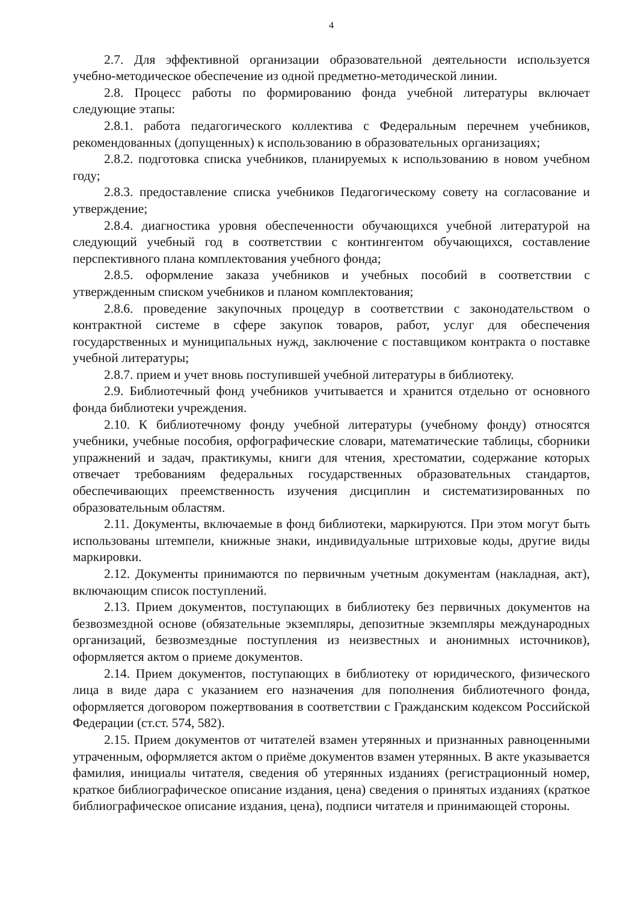4
2.7. Для эффективной организации образовательной деятельности используется учебно-методическое обеспечение из одной предметно-методической линии.
2.8. Процесс работы по формированию фонда учебной литературы включает следующие этапы:
2.8.1. работа педагогического коллектива с Федеральным перечнем учебников, рекомендованных (допущенных) к использованию в образовательных организациях;
2.8.2. подготовка списка учебников, планируемых к использованию в новом учебном году;
2.8.3. предоставление списка учебников Педагогическому совету на согласование и утверждение;
2.8.4. диагностика уровня обеспеченности обучающихся учебной литературой на следующий учебный год в соответствии с контингентом обучающихся, составление перспективного плана комплектования учебного фонда;
2.8.5. оформление заказа учебников и учебных пособий в соответствии с утвержденным списком учебников и планом комплектования;
2.8.6. проведение закупочных процедур в соответствии с законодательством о контрактной системе в сфере закупок товаров, работ, услуг для обеспечения государственных и муниципальных нужд, заключение с поставщиком контракта о поставке учебной литературы;
2.8.7. прием и учет вновь поступившей учебной литературы в библиотеку.
2.9. Библиотечный фонд учебников учитывается и хранится отдельно от основного фонда библиотеки учреждения.
2.10. К библиотечному фонду учебной литературы (учебному фонду) относятся учебники, учебные пособия, орфографические словари, математические таблицы, сборники упражнений и задач, практикумы, книги для чтения, хрестоматии, содержание которых отвечает требованиям федеральных государственных образовательных стандартов, обеспечивающих преемственность изучения дисциплин и систематизированных по образовательным областям.
2.11. Документы, включаемые в фонд библиотеки, маркируются. При этом могут быть использованы штемпели, книжные знаки, индивидуальные штриховые коды, другие виды маркировки.
2.12. Документы принимаются по первичным учетным документам (накладная, акт), включающим список поступлений.
2.13. Прием документов, поступающих в библиотеку без первичных документов на безвозмездной основе (обязательные экземпляры, депозитные экземпляры международных организаций, безвозмездные поступления из неизвестных и анонимных источников), оформляется актом о приеме документов.
2.14. Прием документов, поступающих в библиотеку от юридического, физического лица в виде дара с указанием его назначения для пополнения библиотечного фонда, оформляется договором пожертвования в соответствии с Гражданским кодексом Российской Федерации (ст.ст. 574, 582).
2.15. Прием документов от читателей взамен утерянных и признанных равноценными утраченным, оформляется актом о приёме документов взамен утерянных. В акте указывается фамилия, инициалы читателя, сведения об утерянных изданиях (регистрационный номер, краткое библиографическое описание издания, цена) сведения о принятых изданиях (краткое библиографическое описание издания, цена), подписи читателя и принимающей стороны.